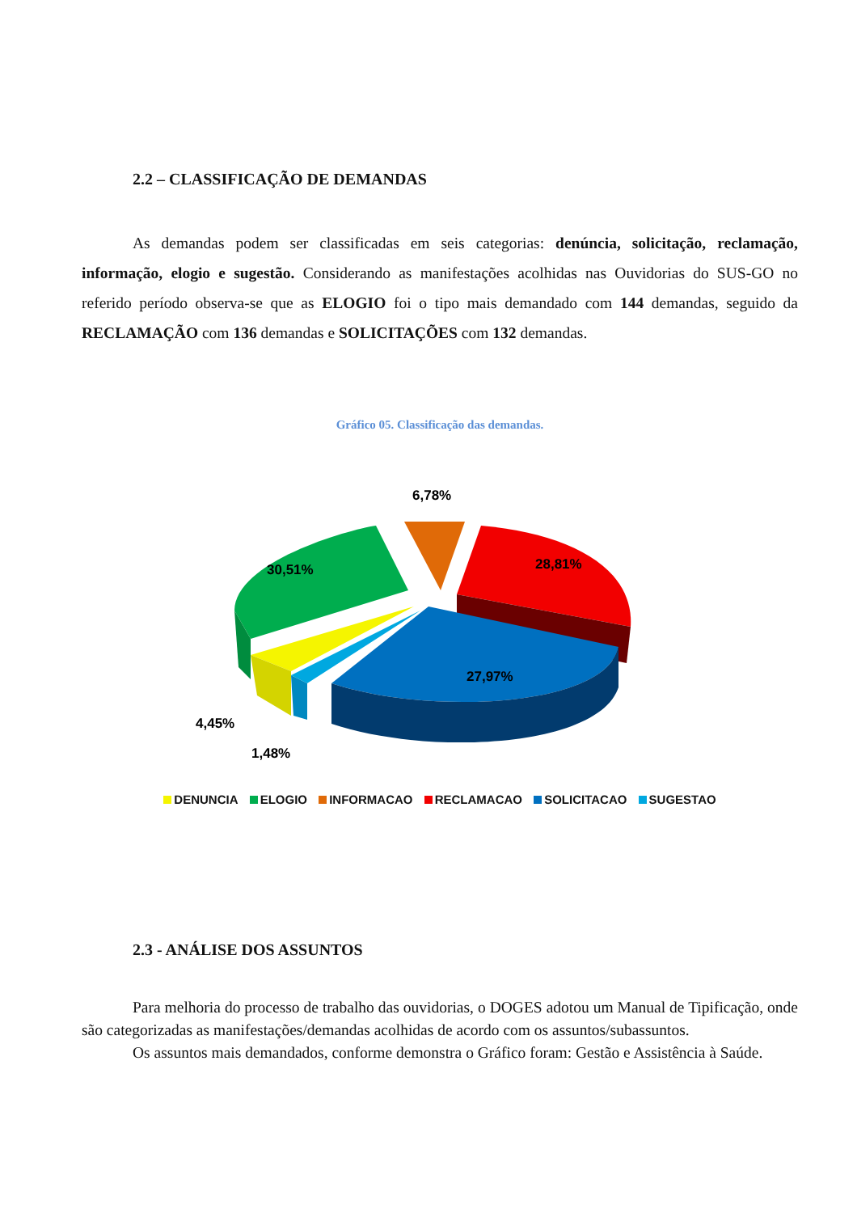2.2 – CLASSIFICAÇÃO DE DEMANDAS
As demandas podem ser classificadas em seis categorias: denúncia, solicitação, reclamação, informação, elogio e sugestão. Considerando as manifestações acolhidas nas Ouvidorias do SUS-GO no referido período observa-se que as ELOGIO foi o tipo mais demandado com 144 demandas, seguido da RECLAMAÇÃO com 136 demandas e SOLICITAÇÕES com 132 demandas.
Gráfico 05. Classificação das demandas.
6,78%
30,51%
28,81%
27,97%
4,45%
1,48%
DENUNCIA ELOGIO INFORMACAO RECLAMACAO SOLICITACAO SUGESTAO
2.3 - ANÁLISE DOS ASSUNTOS
Para melhoria do processo de trabalho das ouvidorias, o DOGES adotou um Manual de Tipificação, onde são categorizadas as manifestações/demandas acolhidas de acordo com os assuntos/subassuntos.
Os assuntos mais demandados, conforme demonstra o Gráfico foram: Gestão e Assistência à Saúde.